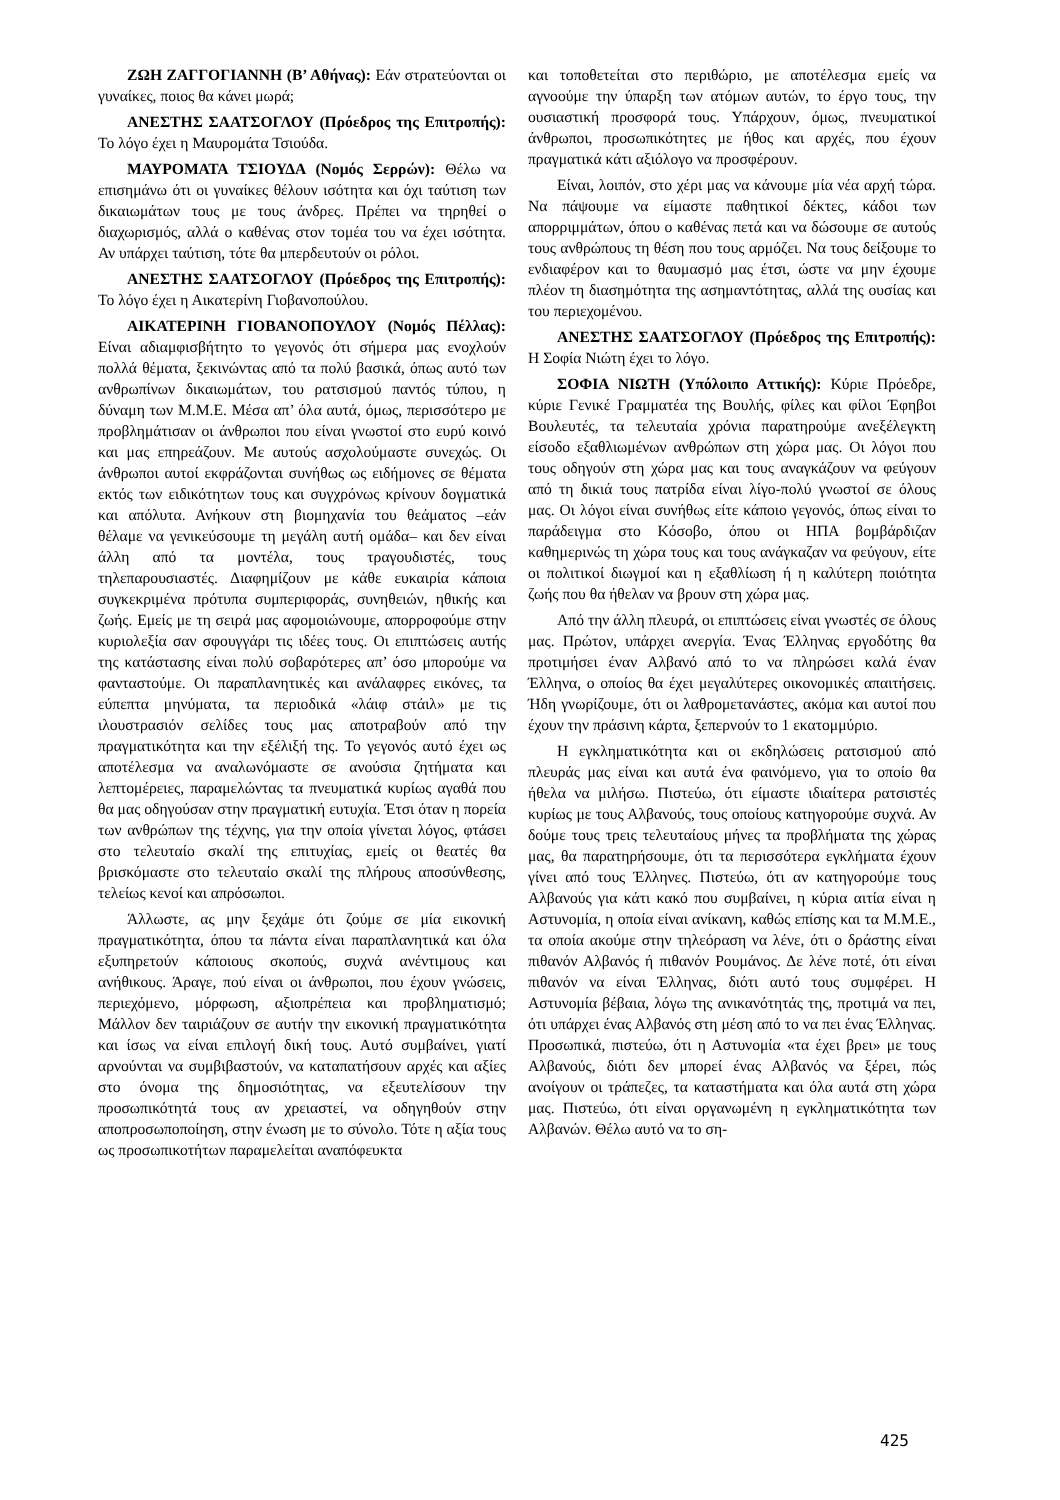ΖΩΗ ΖΑΓΓΟΓΙΑΝΝΗ (Β’ Αθήνας): Εάν στρατεύονται οι γυναίκες, ποιος θα κάνει μωρά;
ΑΝΕΣΤΗΣ ΣΑΑΤΣΟΓΛΟΥ (Πρόεδρος της Επιτροπής): Το λόγο έχει η Μαυρομάτα Τσιούδα.
ΜΑΥΡΟΜΑΤΑ ΤΣΙΟΥΔΑ (Νομός Σερρών): Θέλω να επισημάνω ότι οι γυναίκες θέλουν ισότητα και όχι ταύτιση των δικαιωμάτων τους με τους άνδρες. Πρέπει να τηρηθεί ο διαχωρισμός, αλλά ο καθένας στον τομέα του να έχει ισότητα. Αν υπάρχει ταύτιση, τότε θα μπερδευτούν οι ρόλοι.
ΑΝΕΣΤΗΣ ΣΑΑΤΣΟΓΛΟΥ (Πρόεδρος της Επιτροπής): Το λόγο έχει η Αικατερίνη Γιοβανοπούλου.
ΑΙΚΑΤΕΡΙΝΗ ΓΙΟΒΑΝΟΠΟΥΛΟΥ (Νομός Πέλλας): Είναι αδιαμφισβήτητο το γεγονός ότι σήμερα μας ενοχλούν πολλά θέματα, ξεκινώντας από τα πολύ βασικά, όπως αυτό των ανθρωπίνων δικαιωμάτων, του ρατσισμού παντός τύπου, η δύναμη των Μ.Μ.Ε. Μέσα απ’ όλα αυτά, όμως, περισσότερο με προβλημάτισαν οι άνθρωποι που είναι γνωστοί στο ευρύ κοινό και μας επηρεάζουν. Με αυτούς ασχολούμαστε συνεχώς. Οι άνθρωποι αυτοί εκφράζονται συνήθως ως ειδήμονες σε θέματα εκτός των ειδικότητων τους και συγχρόνως κρίνουν δογματικά και απόλυτα. Ανήκουν στη βιομηχανία του θεάματος –εάν θέλαμε να γενικεύσουμε τη μεγάλη αυτή ομάδα– και δεν είναι άλλη από τα μοντέλα, τους τραγουδιστές, τους τηλεπαρουσιαστές. Διαφημίζουν με κάθε ευκαιρία κάποια συγκεκριμένα πρότυπα συμπεριφοράς, συνηθειών, ηθικής και ζωής. Εμείς με τη σειρά μας αφομοιώνουμε, απορροφούμε στην κυριολεξία σαν σφουγγάρι τις ιδέες τους. Οι επιπτώσεις αυτής της κατάστασης είναι πολύ σοβαρότερες απ’ όσο μπορούμε να φανταστούμε. Οι παραπλανητικές και ανάλαφρες εικόνες, τα εύπεπτα μηνύματα, τα περιοδικά «λάιφ στάιλ» με τις ιλουστρασιόν σελίδες τους μας αποτραβούν από την πραγματικότητα και την εξέλιξή της. Το γεγονός αυτό έχει ως αποτέλεσμα να αναλωνόμαστε σε ανούσια ζητήματα και λεπτομέρειες, παραμελώντας τα πνευματικά κυρίως αγαθά που θα μας οδηγούσαν στην πραγματική ευτυχία. Έτσι όταν η πορεία των ανθρώπων της τέχνης, για την οποία γίνεται λόγος, φτάσει στο τελευταίο σκαλί της επιτυχίας, εμείς οι θεατές θα βρισκόμαστε στο τελευταίο σκαλί της πλήρους αποσύνθεσης, τελείως κενοί και απρόσωποι.
Άλλωστε, ας μην ξεχάμε ότι ζούμε σε μία εικονική πραγματικότητα, όπου τα πάντα είναι παραπλανητικά και όλα εξυπηρετούν κάποιους σκοπούς, συχνά ανέντιμους και ανήθικους. Άραγε, πού είναι οι άνθρωποι, που έχουν γνώσεις, περιεχόμενο, μόρφωση, αξιοπρέπεια και προβληματισμό; Μάλλον δεν ταιριάζουν σε αυτήν την εικονική πραγματικότητα και ίσως να είναι επιλογή δική τους. Αυτό συμβαίνει, γιατί αρνούνται να συμβιβαστούν, να καταπατήσουν αρχές και αξίες στο όνομα της δημοσιότητας, να εξευτελίσουν την προσωπικότητά τους αν χρειαστεί, να οδηγηθούν στην αποπροσωποποίηση, στην ένωση με το σύνολο. Τότε η αξία τους ως προσωπικοτήτων παραμελείται αναπόφευκτα
και τοποθετείται στο περιθώριο, με αποτέλεσμα εμείς να αγνοούμε την ύπαρξη των ατόμων αυτών, το έργο τους, την ουσιαστική προσφορά τους. Υπάρχουν, όμως, πνευματικοί άνθρωποι, προσωπικότητες με ήθος και αρχές, που έχουν πραγματικά κάτι αξιόλογο να προσφέρουν.
Είναι, λοιπόν, στο χέρι μας να κάνουμε μία νέα αρχή τώρα. Να πάψουμε να είμαστε παθητικοί δέκτες, κάδοι των απορριμμάτων, όπου ο καθένας πετά και να δώσουμε σε αυτούς τους ανθρώπους τη θέση που τους αρμόζει. Να τους δείξουμε το ενδιαφέρον και το θαυμασμό μας έτσι, ώστε να μην έχουμε πλέον τη διασημότητα της ασημαντότητας, αλλά της ουσίας και του περιεχομένου.
ΑΝΕΣΤΗΣ ΣΑΑΤΣΟΓΛΟΥ (Πρόεδρος της Επιτροπής): Η Σοφία Νιώτη έχει το λόγο.
ΣΟΦΙΑ ΝΙΩΤΗ (Υπόλοιπο Αττικής): Κύριε Πρόεδρε, κύριε Γενικέ Γραμματέα της Βουλής, φίλες και φίλοι Έφηβοι Βουλευτές, τα τελευταία χρόνια παρατηρούμε ανεξέλεγκτη είσοδο εξαθλιωμένων ανθρώπων στη χώρα μας. Οι λόγοι που τους οδηγούν στη χώρα μας και τους αναγκάζουν να φεύγουν από τη δικιά τους πατρίδα είναι λίγο-πολύ γνωστοί σε όλους μας. Οι λόγοι είναι συνήθως είτε κάποιο γεγονός, όπως είναι το παράδειγμα στο Κόσοβο, όπου οι ΗΠΑ βομβάρδιζαν καθημερινώς τη χώρα τους και τους ανάγκαζαν να φεύγουν, είτε οι πολιτικοί διωγμοί και η εξαθλίωση ή η καλύτερη ποιότητα ζωής που θα ήθελαν να βρουν στη χώρα μας.
Από την άλλη πλευρά, οι επιπτώσεις είναι γνωστές σε όλους μας. Πρώτον, υπάρχει ανεργία. Ένας Έλληνας εργοδότης θα προτιμήσει έναν Αλβανό από το να πληρώσει καλά έναν Έλληνα, ο οποίος θα έχει μεγαλύτερες οικονομικές απαιτήσεις. Ήδη γνωρίζουμε, ότι οι λαθρομετανάστες, ακόμα και αυτοί που έχουν την πράσινη κάρτα, ξεπερνούν το 1 εκατομμύριο.
Η εγκληματικότητα και οι εκδηλώσεις ρατσισμού από πλευράς μας είναι και αυτά ένα φαινόμενο, για το οποίο θα ήθελα να μιλήσω. Πιστεύω, ότι είμαστε ιδιαίτερα ρατσιστές κυρίως με τους Αλβανούς, τους οποίους κατηγορούμε συχνά. Αν δούμε τους τρεις τελευταίους μήνες τα προβλήματα της χώρας μας, θα παρατηρήσουμε, ότι τα περισσότερα εγκλήματα έχουν γίνει από τους Έλληνες. Πιστεύω, ότι αν κατηγορούμε τους Αλβανούς για κάτι κακό που συμβαίνει, η κύρια αιτία είναι η Αστυνομία, η οποία είναι ανίκανη, καθώς επίσης και τα Μ.Μ.Ε., τα οποία ακούμε στην τηλεόραση να λένε, ότι ο δράστης είναι πιθανόν Αλβανός ή πιθανόν Ρουμάνος. Δε λένε ποτέ, ότι είναι πιθανόν να είναι Έλληνας, διότι αυτό τους συμφέρει. Η Αστυνομία βέβαια, λόγω της ανικανότητάς της, προτιμά να πει, ότι υπάρχει ένας Αλβανός στη μέση από το να πει ένας Έλληνας. Προσωπικά, πιστεύω, ότι η Αστυνομία «τα έχει βρει» με τους Αλβανούς, διότι δεν μπορεί ένας Αλβανός να ξέρει, πώς ανοίγουν οι τράπεζες, τα καταστήματα και όλα αυτά στη χώρα μας. Πιστεύω, ότι είναι οργανωμένη η εγκληματικότητα των Αλβανών. Θέλω αυτό να το ση-
425